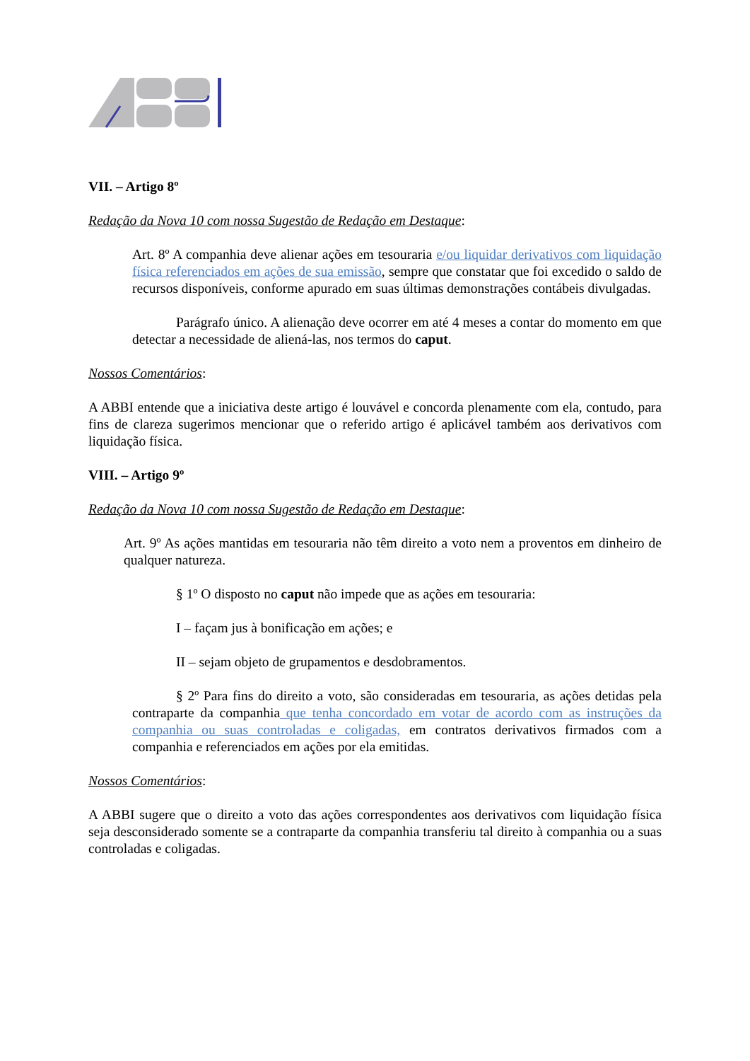VII. – Artigo 8º
Redação da Nova 10 com nossa Sugestão de Redação em Destaque:
Art. 8º A companhia deve alienar ações em tesouraria e/ou liquidar derivativos com liquidação física referenciados em ações de sua emissão, sempre que constatar que foi excedido o saldo de recursos disponíveis, conforme apurado em suas últimas demonstrações contábeis divulgadas.
Parágrafo único. A alienação deve ocorrer em até 4 meses a contar do momento em que detectar a necessidade de aliená-las, nos termos do caput.
Nossos Comentários:
A ABBI entende que a iniciativa deste artigo é louvável e concorda plenamente com ela, contudo, para fins de clareza sugerimos mencionar que o referido artigo é aplicável também aos derivativos com liquidação física.
VIII. – Artigo 9º
Redação da Nova 10 com nossa Sugestão de Redação em Destaque:
Art. 9º As ações mantidas em tesouraria não têm direito a voto nem a proventos em dinheiro de qualquer natureza.
§ 1º O disposto no caput não impede que as ações em tesouraria:
I – façam jus à bonificação em ações; e
II – sejam objeto de grupamentos e desdobramentos.
§ 2º Para fins do direito a voto, são consideradas em tesouraria, as ações detidas pela contraparte da companhia que tenha concordado em votar de acordo com as instruções da companhia ou suas controladas e coligadas, em contratos derivativos firmados com a companhia e referenciados em ações por ela emitidas.
Nossos Comentários:
A ABBI sugere que o direito a voto das ações correspondentes aos derivativos com liquidação física seja desconsiderado somente se a contraparte da companhia transferiu tal direito à companhia ou a suas controladas e coligadas.